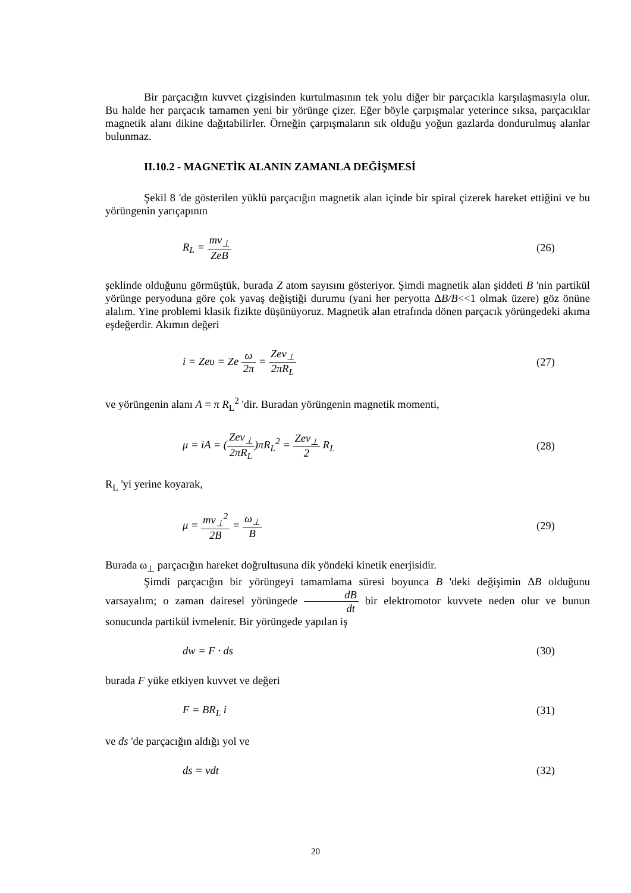Bir parçacığın kuvvet çizgisinden kurtulmasının tek yolu diğer bir parçacıkla karşılaşmasıyla olur. Bu halde her parçacık tamamen yeni bir yörünge çizer. Eğer böyle çarpışmalar yeterince sıksa, parçacıklar magnetik alanı dikine dağıtabilirler. Örneğin çarpışmaların sık olduğu yoğun gazlarda dondurulmuş alanlar bulunmaz.
II.10.2 - MAGNETİK ALANIN ZAMANLA DEĞİŞMESİ
Şekil 8 'de gösterilen yüklü parçacığın magnetik alan içinde bir spiral çizerek hareket ettiğini ve bu yörüngenin yarıçapının
R<sub>L</sub> = mv<sub>⊥</sub> ZeB (26)
şeklinde olduğunu görmüştük, burada Z atom sayısını gösteriyor. Şimdi magnetik alan şiddeti B 'nin partikül yörünge peryoduna göre çok yavaş değiştiği durumu (yani her peryotta ΔB/B<<1 olmak üzere) göz önüne alalım. Yine problemi klasik fizikte düşünüyoruz. Magnetik alan etrafında dönen parçacık yörüngedeki akıma eşdeğerdir. Akımın değeri
i = Zeυ = Ze ω 2π = Zev<sub>⊥</sub> 2πR<sub>L</sub> (27)
ve yörüngenin alanı A = π R<sub>L</sub><sup>2</sup> 'dir. Buradan yörüngenin magnetik momenti,
μ = iA = (Zev<sub>⊥</sub> 2πR<sub>L</sub>)πR<sub>L</sub><sup>2</sup> = Zev<sub>⊥</sub> 2 R<sub>L</sub> (28)
R<sub>L</sub> 'yi yerine koyarak,
μ = mv<sub>⊥</sub><sup>2</sup> 2B = ω<sub>⊥</sub> B (29)
Burada ω<sub>⊥</sub> parçacığın hareket doğrultusuna dik yöndeki kinetik enerjisidir.
Şimdi parçacığın bir yörüngeyi tamamlama süresi boyunca B 'deki değişimin ΔB olduğunu varsayalım; o zaman dairesel yörüngede dB dt bir elektromotor kuvvete neden olur ve bunun sonucunda partikül ivmelenir. Bir yörüngede yapılan iş
dw = F · ds (30)
burada F yüke etkiyen kuvvet ve değeri
F = BR<sub>L</sub> i (31)
ve ds 'de parçacığın aldığı yol ve
ds = vdt (32)
20